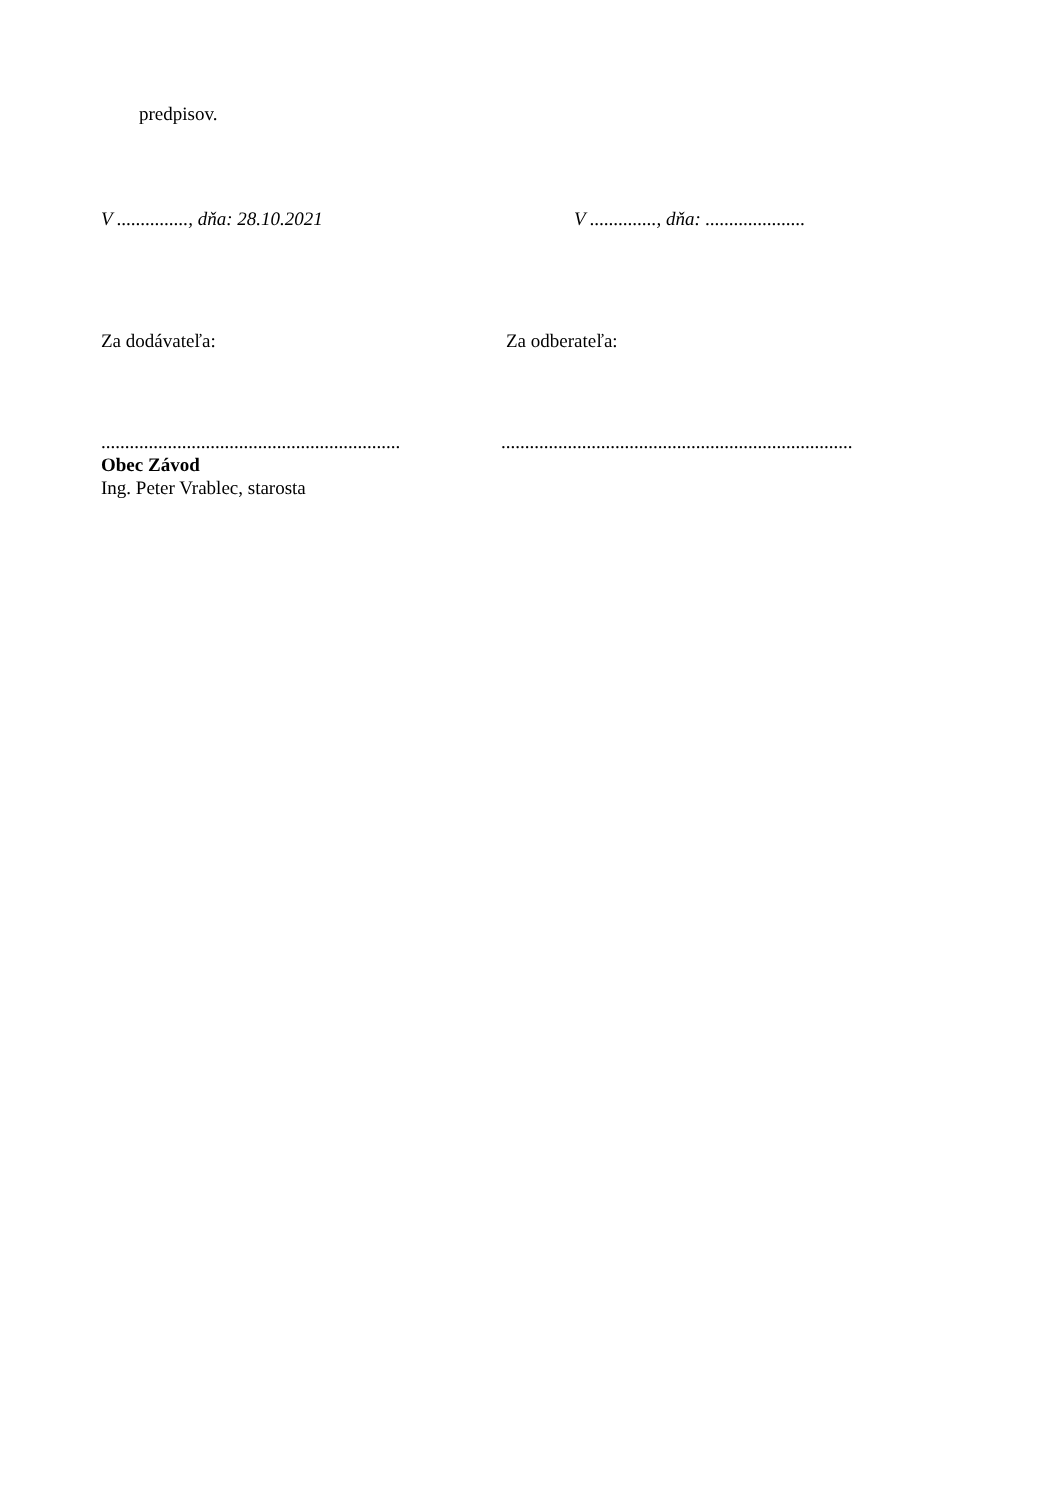predpisov.
V ..............., dňa: 28.10.2021 V .............., dňa: .....................
Za dodávateľa: Za odberateľa:
...............................................................
Obec Závod
Ing. Peter Vrablec, starosta
..........................................................................